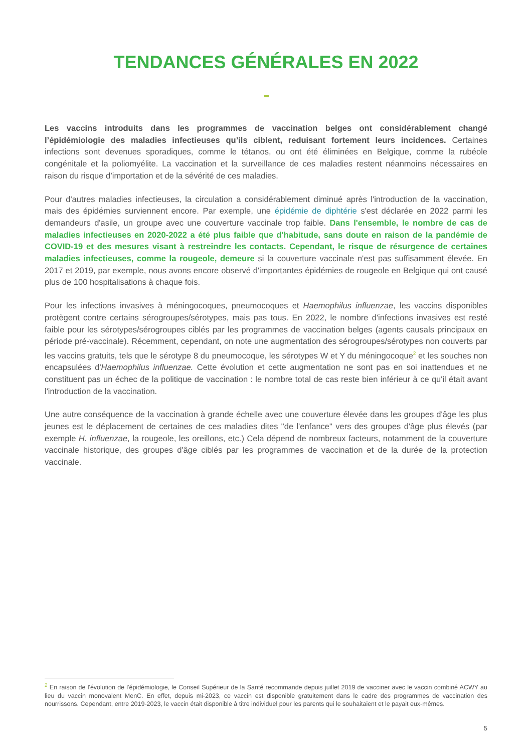TENDANCES GÉNÉRALES EN 2022
Les vaccins introduits dans les programmes de vaccination belges ont considérablement changé l’épidémiologie des maladies infectieuses qu’ils ciblent, reduisant fortement leurs incidences. Certaines infections sont devenues sporadiques, comme le tétanos, ou ont été éliminées en Belgique, comme la rubéole congénitale et la poliomyélite. La vaccination et la surveillance de ces maladies restent néanmoins nécessaires en raison du risque d’importation et de la sévérité de ces maladies.
Pour d'autres maladies infectieuses, la circulation a considérablement diminué après l'introduction de la vaccination, mais des épidémies surviennent encore. Par exemple, une épidémie de diphtérie s'est déclarée en 2022 parmi les demandeurs d'asile, un groupe avec une couverture vaccinale trop faible. Dans l'ensemble, le nombre de cas de maladies infectieuses en 2020-2022 a été plus faible que d'habitude, sans doute en raison de la pandémie de COVID-19 et des mesures visant à restreindre les contacts. Cependant, le risque de résurgence de certaines maladies infectieuses, comme la rougeole, demeure si la couverture vaccinale n'est pas suffisamment élevée. En 2017 et 2019, par exemple, nous avons encore observé d'importantes épidémies de rougeole en Belgique qui ont causé plus de 100 hospitalisations à chaque fois.
Pour les infections invasives à méningocoques, pneumocoques et Haemophilus influenzae, les vaccins disponibles protègent contre certains sérogroupes/sérotypes, mais pas tous. En 2022, le nombre d'infections invasives est resté faible pour les sérotypes/sérogroupes ciblés par les programmes de vaccination belges (agents causals principaux en période pré-vaccinale). Récemment, cependant, on note une augmentation des sérogroupes/sérotypes non couverts par les vaccins gratuits, tels que le sérotype 8 du pneumocoque, les sérotypes W et Y du méningocoque<sup>2</sup> et les souches non encapsulées d'Haemophilus influenzae. Cette évolution et cette augmentation ne sont pas en soi inattendues et ne constituent pas un échec de la politique de vaccination : le nombre total de cas reste bien inférieur à ce qu'il était avant l'introduction de la vaccination.
Une autre conséquence de la vaccination à grande échelle avec une couverture élevée dans les groupes d'âge les plus jeunes est le déplacement de certaines de ces maladies dites "de l'enfance" vers des groupes d'âge plus élevés (par exemple H. influenzae, la rougeole, les oreillons, etc.) Cela dépend de nombreux facteurs, notamment de la couverture vaccinale historique, des groupes d'âge ciblés par les programmes de vaccination et de la durée de la protection vaccinale.
<sup>2</sup> En raison de l'évolution de l'épidémiologie, le Conseil Supérieur de la Santé recommande depuis juillet 2019 de vacciner avec le vaccin combiné ACWY au lieu du vaccin monovalent MenC. En effet, depuis mi-2023, ce vaccin est disponible gratuitement dans le cadre des programmes de vaccination des nourrissons. Cependant, entre 2019-2023, le vaccin était disponible à titre individuel pour les parents qui le souhaitaient et le payait eux-mêmes.
5